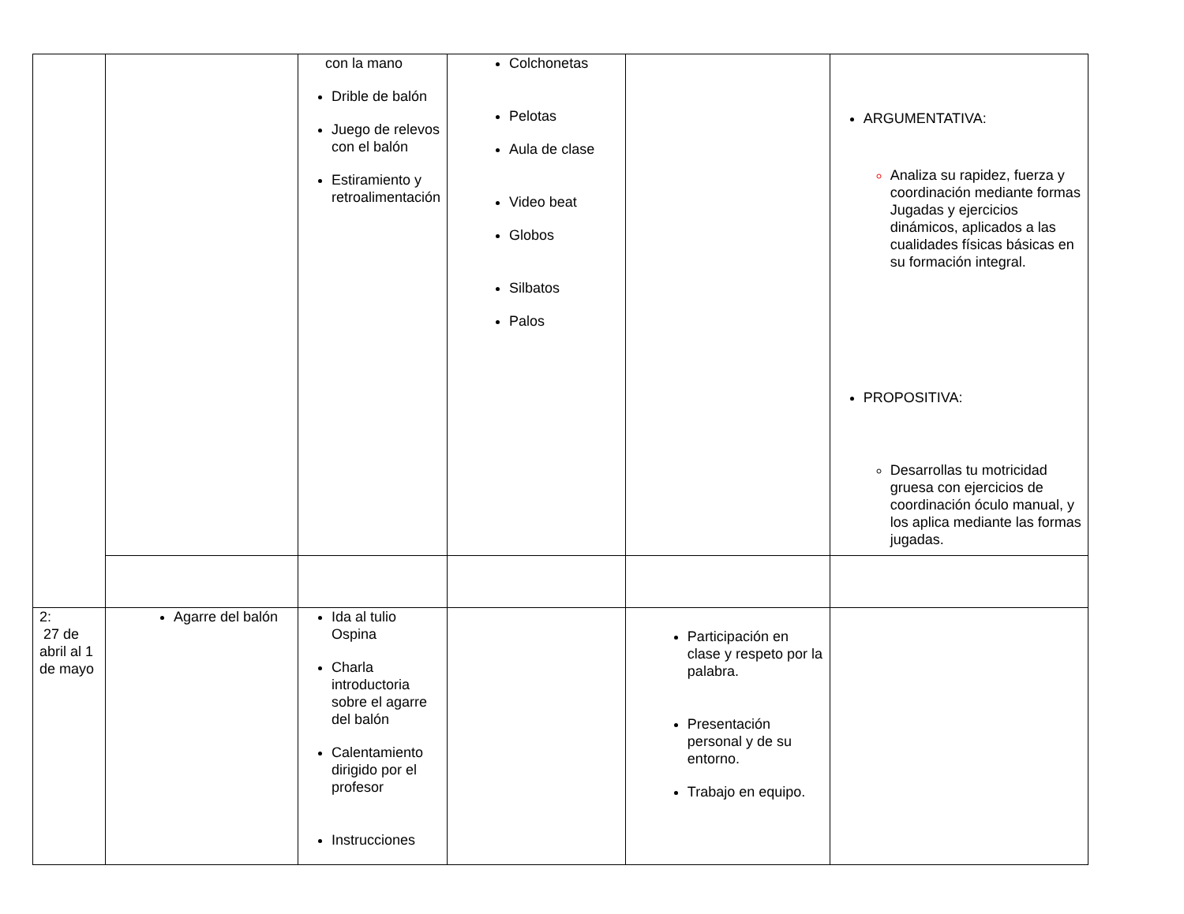| | | con la mano Drible de balón Juego de relevos con el balón Estiramiento y retroalimentación | Colchonetas Pelotas Aula de clase Video beat Globos Silbatos Palos | | ARGUMENTATIVA: Analiza su rapidez, fuerza y coordinación mediante formas Jugadas y ejercicios dinámicos, aplicados a las cualidades físicas básicas en su formación integral. PROPOSITIVA: Desarrollas tu motricidad gruesa con ejercicios de coordinación óculo manual, y los aplica mediante las formas jugadas. |
| 2: 27 de abril al 1 de mayo | Agarre del balón | Ida al tulio Ospina Charla introductoria sobre el agarre del balón Calentamiento dirigido por el profesor Instrucciones | | Participación en clase y respeto por la palabra. Presentación personal y de su entorno. Trabajo en equipo. | |